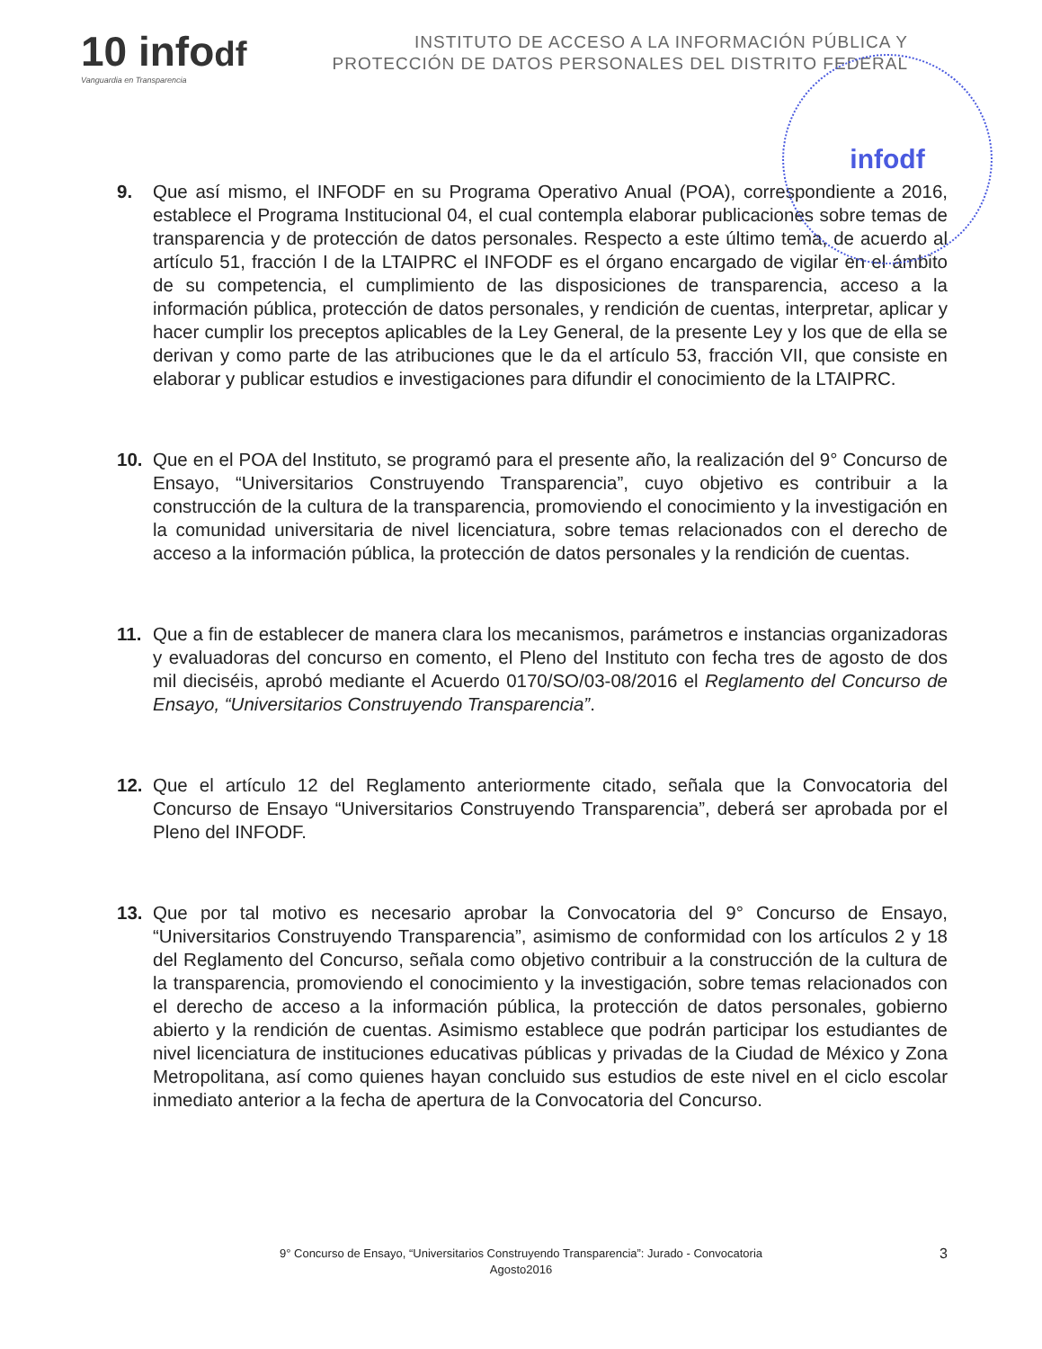10 infodf
Vanguardia en Transparencia
INSTITUTO DE ACCESO A LA INFORMACIÓN PÚBLICA Y
PROTECCIÓN DE DATOS PERSONALES DEL DISTRITO FEDERAL
infodf
9. Que así mismo, el INFODF en su Programa Operativo Anual (POA), correspondiente a 2016, establece el Programa Institucional 04, el cual contempla elaborar publicaciones sobre temas de transparencia y de protección de datos personales. Respecto a este último tema, de acuerdo al artículo 51, fracción I de la LTAIPRC el INFODF es el órgano encargado de vigilar en el ámbito de su competencia, el cumplimiento de las disposiciones de transparencia, acceso a la información pública, protección de datos personales, y rendición de cuentas, interpretar, aplicar y hacer cumplir los preceptos aplicables de la Ley General, de la presente Ley y los que de ella se derivan y como parte de las atribuciones que le da el artículo 53, fracción VII, que consiste en elaborar y publicar estudios e investigaciones para difundir el conocimiento de la LTAIPRC.
10. Que en el POA del Instituto, se programó para el presente año, la realización del 9° Concurso de Ensayo, “Universitarios Construyendo Transparencia”, cuyo objetivo es contribuir a la construcción de la cultura de la transparencia, promoviendo el conocimiento y la investigación en la comunidad universitaria de nivel licenciatura, sobre temas relacionados con el derecho de acceso a la información pública, la protección de datos personales y la rendición de cuentas.
11. Que a fin de establecer de manera clara los mecanismos, parámetros e instancias organizadoras y evaluadoras del concurso en comento, el Pleno del Instituto con fecha tres de agosto de dos mil dieciséis, aprobó mediante el Acuerdo 0170/SO/03-08/2016 el Reglamento del Concurso de Ensayo, “Universitarios Construyendo Transparencia”.
12. Que el artículo 12 del Reglamento anteriormente citado, señala que la Convocatoria del Concurso de Ensayo “Universitarios Construyendo Transparencia”, deberá ser aprobada por el Pleno del INFODF.
13. Que por tal motivo es necesario aprobar la Convocatoria del 9° Concurso de Ensayo, “Universitarios Construyendo Transparencia”, asimismo de conformidad con los artículos 2 y 18 del Reglamento del Concurso, señala como objetivo contribuir a la construcción de la cultura de la transparencia, promoviendo el conocimiento y la investigación, sobre temas relacionados con el derecho de acceso a la información pública, la protección de datos personales, gobierno abierto y la rendición de cuentas. Asimismo establece que podrán participar los estudiantes de nivel licenciatura de instituciones educativas públicas y privadas de la Ciudad de México y Zona Metropolitana, así como quienes hayan concluido sus estudios de este nivel en el ciclo escolar inmediato anterior a la fecha de apertura de la Convocatoria del Concurso.
9° Concurso de Ensayo, “Universitarios Construyendo Transparencia”: Jurado - Convocatoria
Agosto2016
3